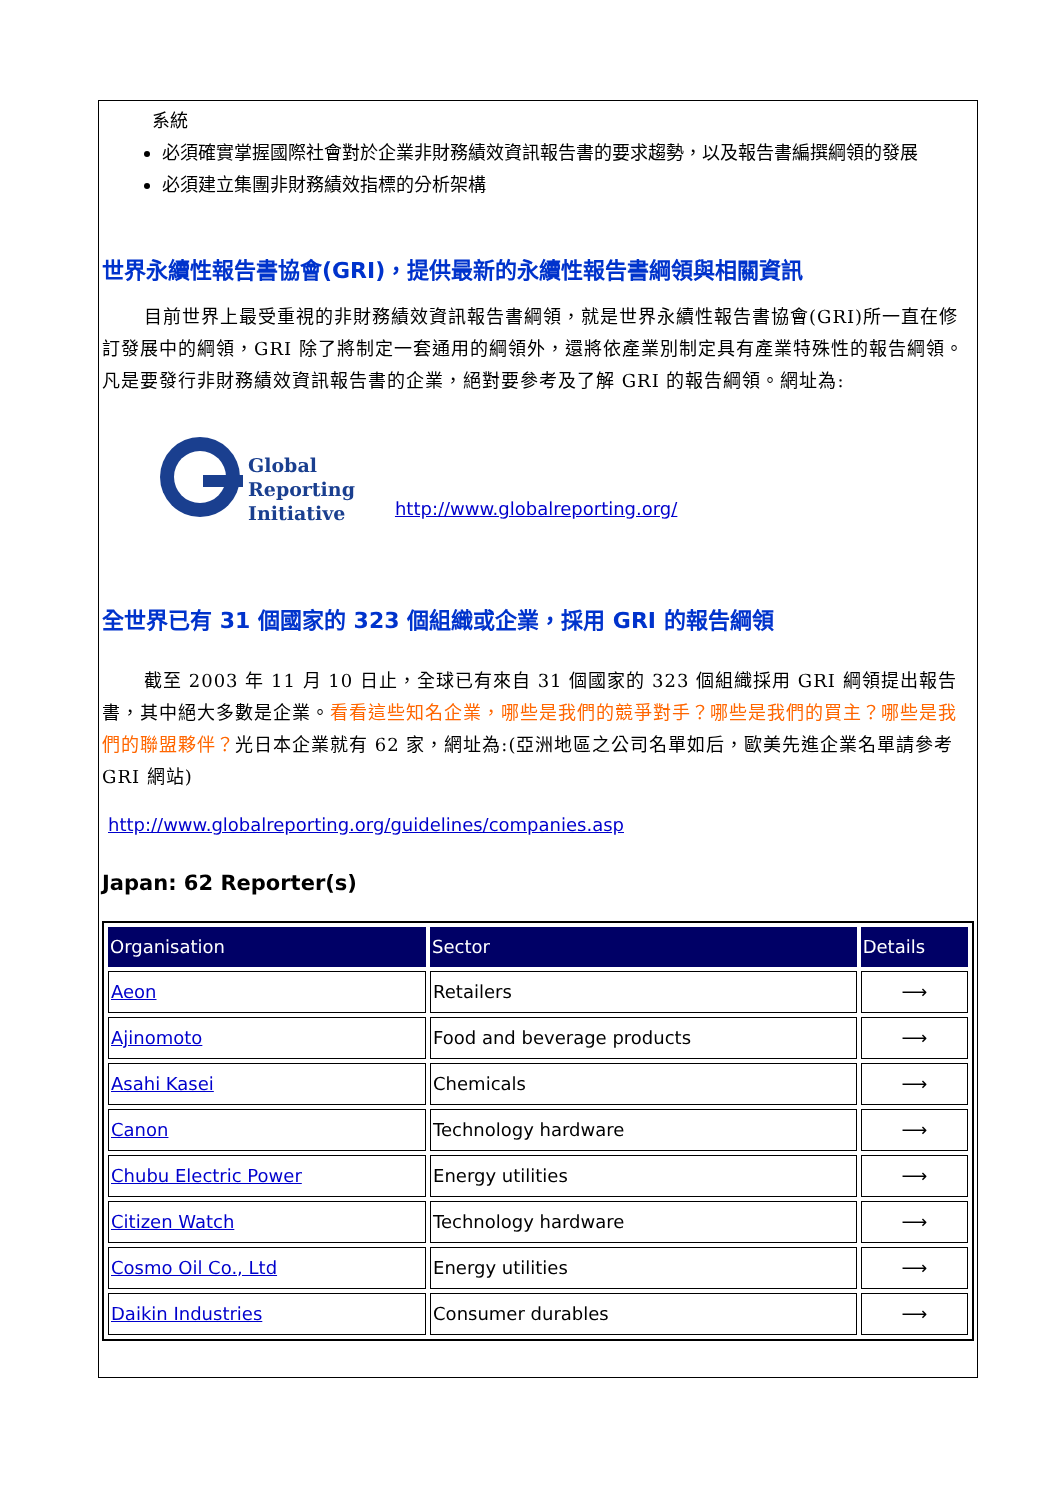系統
必須確實掌握國際社會對於企業非財務績效資訊報告書的要求趨勢，以及報告書編撰綱領的發展
必須建立集團非財務績效指標的分析架構
世界永續性報告書協會(GRI)，提供最新的永續性報告書綱領與相關資訊
目前世界上最受重視的非財務績效資訊報告書綱領，就是世界永續性報告書協會(GRI)所一直在修訂發展中的綱領，GRI 除了將制定一套通用的綱領外，還將依產業別制定具有產業特殊性的報告綱領。凡是要發行非財務績效資訊報告書的企業，絕對要參考及了解 GRI 的報告綱領。網址為:
Global
Reporting
Initiative
http://www.globalreporting.org/
全世界已有 31 個國家的 323 個組織或企業，採用 GRI 的報告綱領
截至 2003 年 11 月 10 日止，全球已有來自 31 個國家的 323 個組織採用 GRI 綱領提出報告書，其中絕大多數是企業。看看這些知名企業，哪些是我們的競爭對手？哪些是我們的買主？哪些是我們的聯盟夥伴？光日本企業就有 62 家，網址為:(亞洲地區之公司名單如后，歐美先進企業名單請參考 GRI 網站)
http://www.globalreporting.org/guidelines/companies.asp
Japan: 62 Reporter(s)
| Organisation | Sector | Details |
| --- | --- | --- |
| Aeon | Retailers | ⟶ |
| Ajinomoto | Food and beverage products | ⟶ |
| Asahi Kasei | Chemicals | ⟶ |
| Canon | Technology hardware | ⟶ |
| Chubu Electric Power | Energy utilities | ⟶ |
| Citizen Watch | Technology hardware | ⟶ |
| Cosmo Oil Co., Ltd | Energy utilities | ⟶ |
| Daikin Industries | Consumer durables | ⟶ |